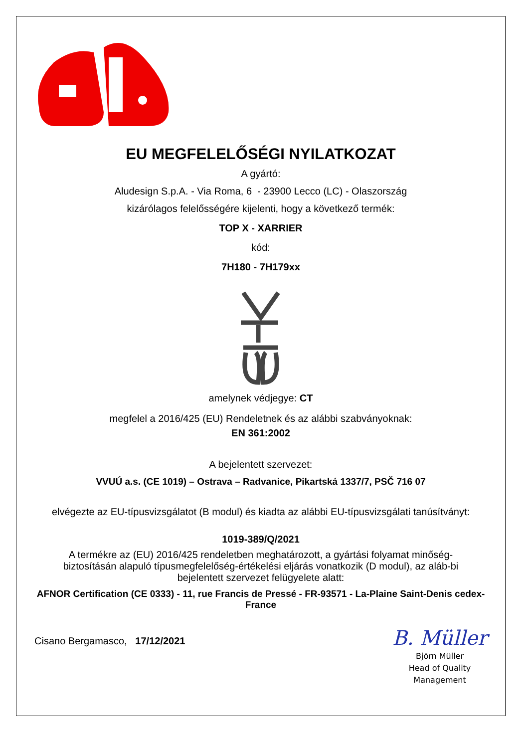EU MEGFELELŐSÉGI NYILATKOZAT
A gyártó:
Aludesign S.p.A. - Via Roma, 6 - 23900 Lecco (LC) - Olaszország
kizárólagos felelősségére kijelenti, hogy a következő termék:
TOP X - XARRIER
kód:
7H180 - 7H179xx
amelynek védjegye: CT
megfelel a 2016/425 (EU) Rendeletnek és az alábbi szabványoknak:
EN 361:2002
A bejelentett szervezet:
VVUÚ a.s. (CE 1019) – Ostrava – Radvanice, Pikartská 1337/7, PSČ 716 07
elvégezte az EU-típusvizsgálatot (B modul) és kiadta az alábbi EU-típusvizsgálati tanúsítványt:
1019-389/Q/2021
A termékre az (EU) 2016/425 rendeletben meghatározott, a gyártási folyamat minőség-biztosításán alapuló típusmegfelelőség-értékelési eljárás vonatkozik (D modul), az aláb-bi bejelentett szervezet felügyelete alatt:
AFNOR Certification (CE 0333) - 11, rue Francis de Pressé - FR-93571 - La-Plaine Saint-Denis cedex-France
Cisano Bergamasco, 17/12/2021
B. Müller
Björn Müller
Head of Quality
Management